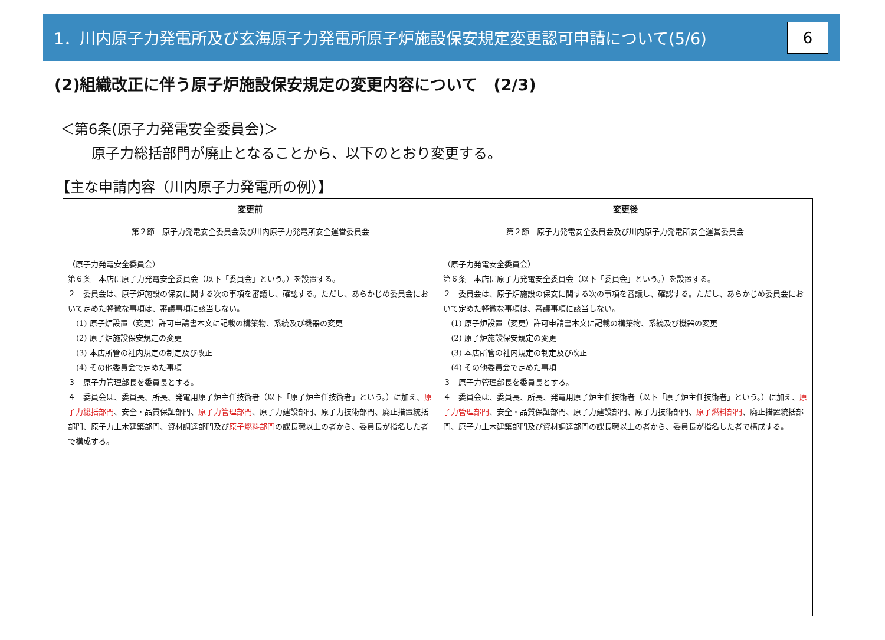1．川内原子力発電所及び玄海原子力発電所原子炉施設保安規定変更認可申請について(5/6)
6
(2)組織改正に伴う原子炉施設保安規定の変更内容について　(2/3)
＜第6条(原子力発電安全委員会)＞
原子力総括部門が廃止となることから、以下のとおり変更する。
【主な申請内容（川内原子力発電所の例）】
| 変更前 | 変更後 |
| --- | --- |
| 第２節 原子力発電安全委員会及び川内原子力発電所安全運営委員会 （原子力発電安全委員会） 第６条 本店に原子力発電安全委員会（以下「委員会」という。）を設置する。 ２ 委員会は、原子炉施設の保安に関する次の事項を審議し、確認する。ただし、あらかじめ委員会において定めた軽微な事項は、審議事項に該当しない。 (1) 原子炉設置（変更）許可申請書本文に記載の構築物、系統及び機器の変更 (2) 原子炉施設保安規定の変更 (3) 本店所管の社内規定の制定及び改正 (4) その他委員会で定めた事項 ３ 原子力管理部長を委員長とする。 ４ 委員会は、委員長、所長、発電用原子炉主任技術者（以下「原子炉主任技術者」という。）に加え、 原子力総括部門 、安全・品質保証部門、 原子力管理部門 、原子力建設部門、原子力技術部門、廃止措置統括部門、原子力土木建築部門、資材調達部門及び 原子燃料部門 の課長職以上の者から、委員長が指名した者で構成する。 | 第２節 原子力発電安全委員会及び川内原子力発電所安全運営委員会 （原子力発電安全委員会） 第６条 本店に原子力発電安全委員会（以下「委員会」という。）を設置する。 ２ 委員会は、原子炉施設の保安に関する次の事項を審議し、確認する。ただし、あらかじめ委員会において定めた軽微な事項は、審議事項に該当しない。 (1) 原子炉設置（変更）許可申請書本文に記載の構築物、系統及び機器の変更 (2) 原子炉施設保安規定の変更 (3) 本店所管の社内規定の制定及び改正 (4) その他委員会で定めた事項 ３ 原子力管理部長を委員長とする。 ４ 委員会は、委員長、所長、発電用原子炉主任技術者（以下「原子炉主任技術者」という。）に加え、 原子力管理部門 、安全・品質保証部門、原子力建設部門、原子力技術部門、 原子燃料部門 、廃止措置統括部門、原子力土木建築部門及び資材調達部門の課長職以上の者から、委員長が指名した者で構成する。 |